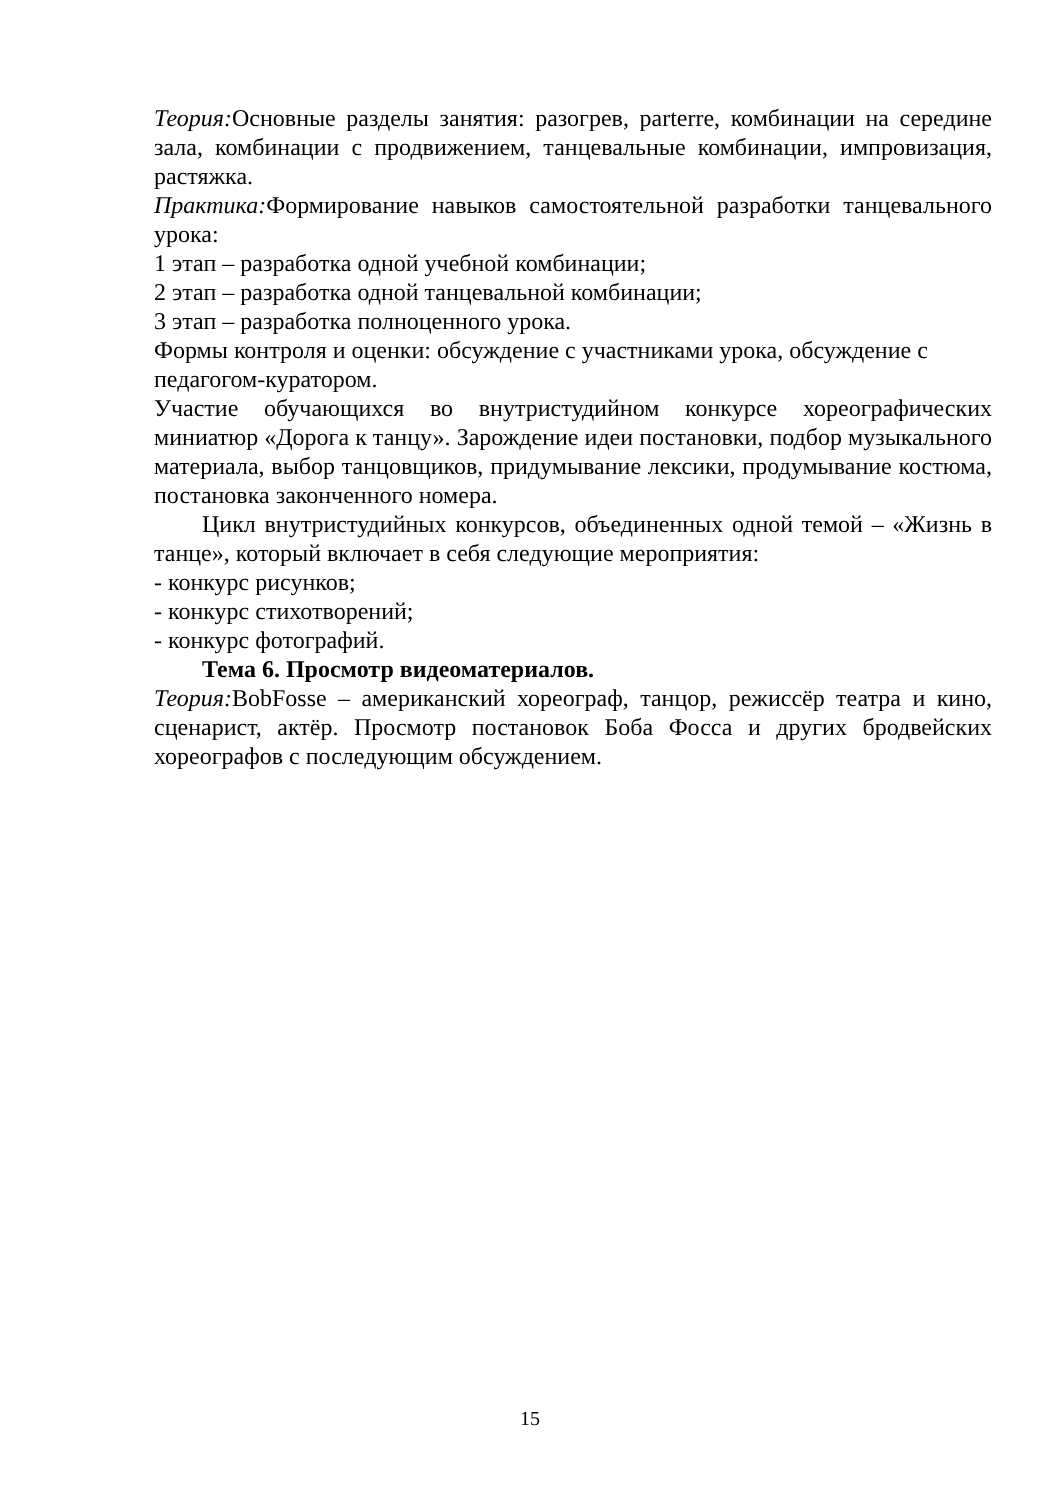Теория: Основные разделы занятия: разогрев, parterre, комбинации на середине зала, комбинации с продвижением, танцевальные комбинации, импровизация, растяжка.
Практика: Формирование навыков самостоятельной разработки танцевального урока:
1 этап – разработка одной учебной комбинации;
2 этап – разработка одной танцевальной комбинации;
3 этап – разработка полноценного урока.
Формы контроля и оценки: обсуждение с участниками урока, обсуждение с педагогом-куратором.
Участие обучающихся во внутристудийном конкурсе хореографических миниатюр «Дорога к танцу». Зарождение идеи постановки, подбор музыкального материала, выбор танцовщиков, придумывание лексики, продумывание костюма, постановка законченного номера.
Цикл внутристудийных конкурсов, объединенных одной темой – «Жизнь в танце», который включает в себя следующие мероприятия:
- конкурс рисунков;
- конкурс стихотворений;
- конкурс фотографий.
Тема 6. Просмотр видеоматериалов.
Теория: BobFosse – американский хореограф, танцор, режиссёр театра и кино, сценарист, актёр. Просмотр постановок Боба Фосса и других бродвейских хореографов с последующим обсуждением.
15